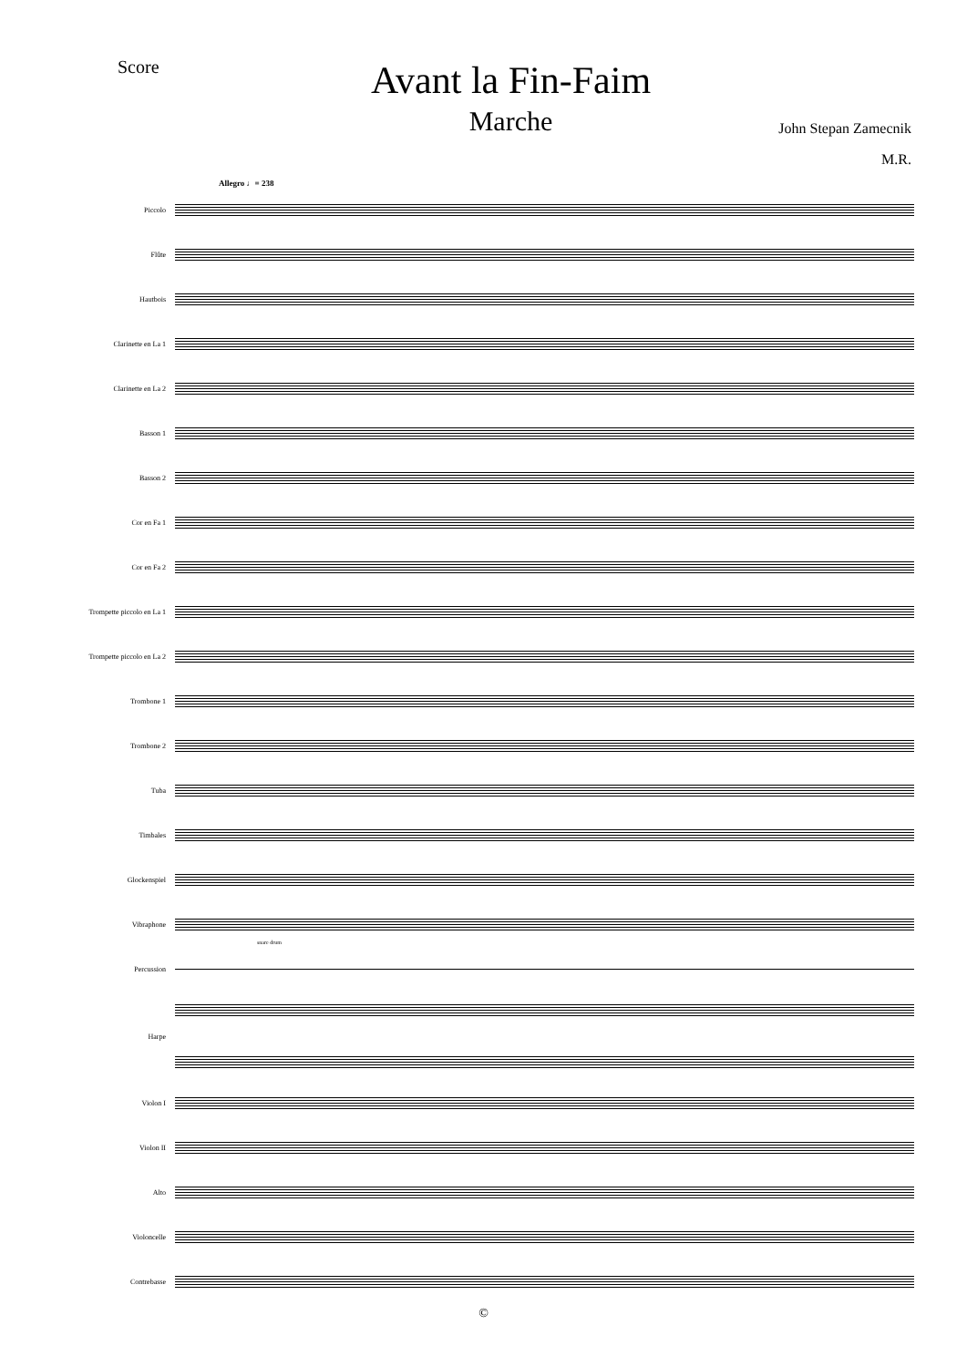Score
Avant la Fin-Faim
Marche
John Stepan Zamecnik
M.R.
Allegro ♩= 238
Piccolo
Flûte
Hautbois
Clarinette en La 1
Clarinette en La 2
Basson 1
Basson 2
Cor en Fa 1
Cor en Fa 2
Trompette piccolo en La 1
Trompette piccolo en La 2
Trombone 1
Trombone 2
Tuba
Timbales
Glockenspiel
Vibraphone
snare drum
Percussion
Harpe
Violon I
Violon II
Alto
Violoncelle
Contrebasse
©